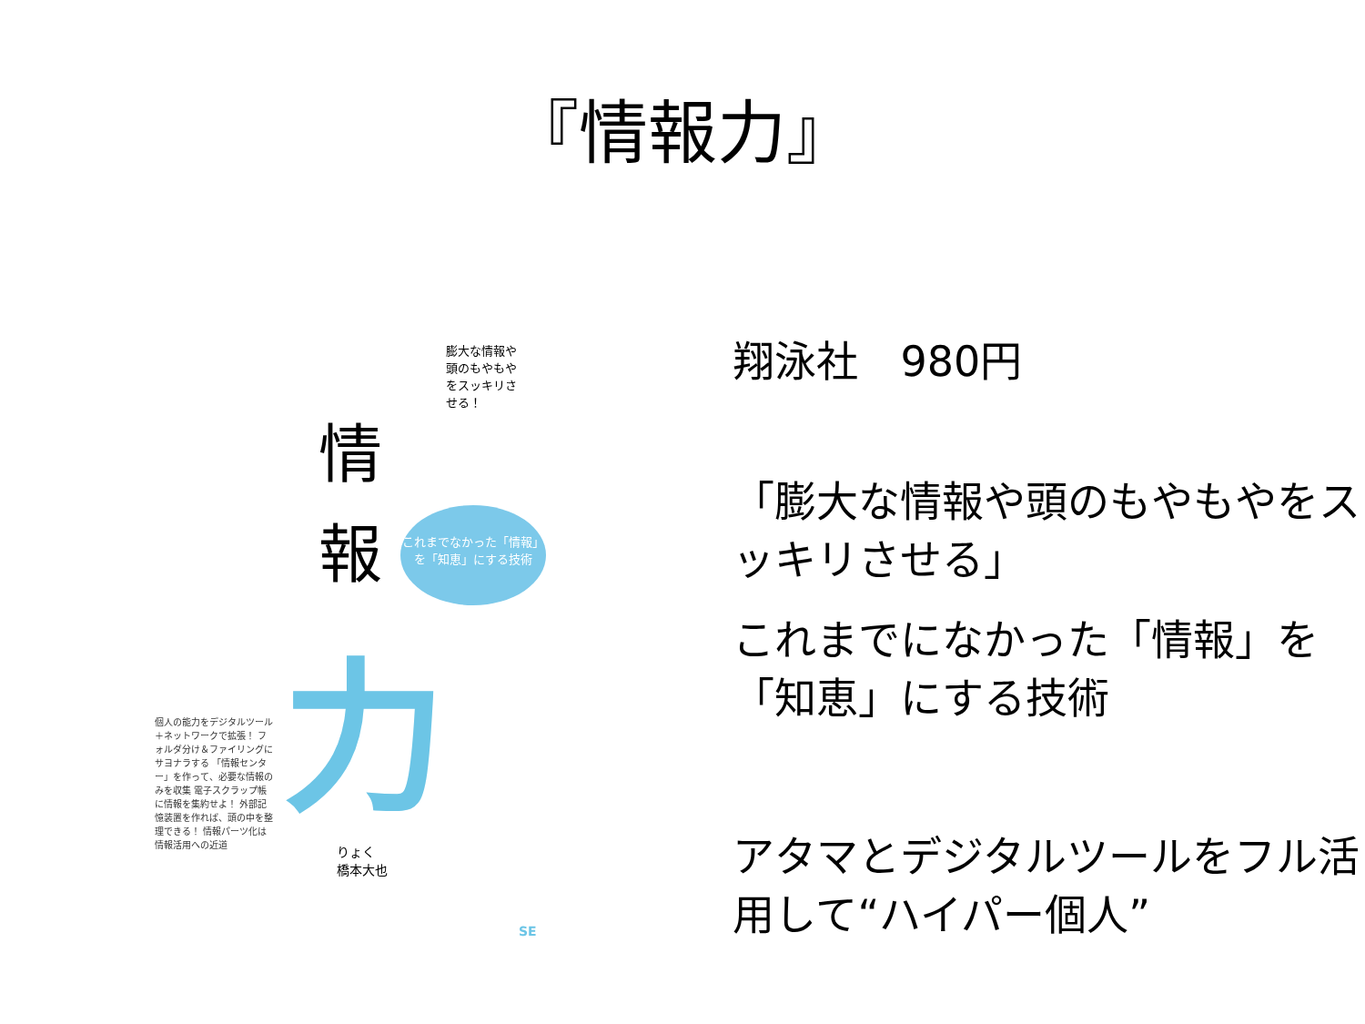『情報力』
膨大な情報や頭のもやもやをスッキリさせる！
情 報
これまでなかった「情報」を「知恵」にする技術
力
個人の能力をデジタルツール＋ネットワークで拡張！ フォルダ分け＆ファイリングにサヨナラする 「情報センター」を作って、必要な情報のみを収集 電子スクラップ帳に情報を集約せよ！ 外部記憶装置を作れば、頭の中を整理できる！ 情報パーツ化は情報活用への近道
りょく
橋本大也
SE
翔泳社　980円
「膨大な情報や頭のもやもやをスッキリさせる」
これまでになかった「情報」を「知恵」にする技術
アタマとデジタルツールをフル活用して“ハイパー個人”